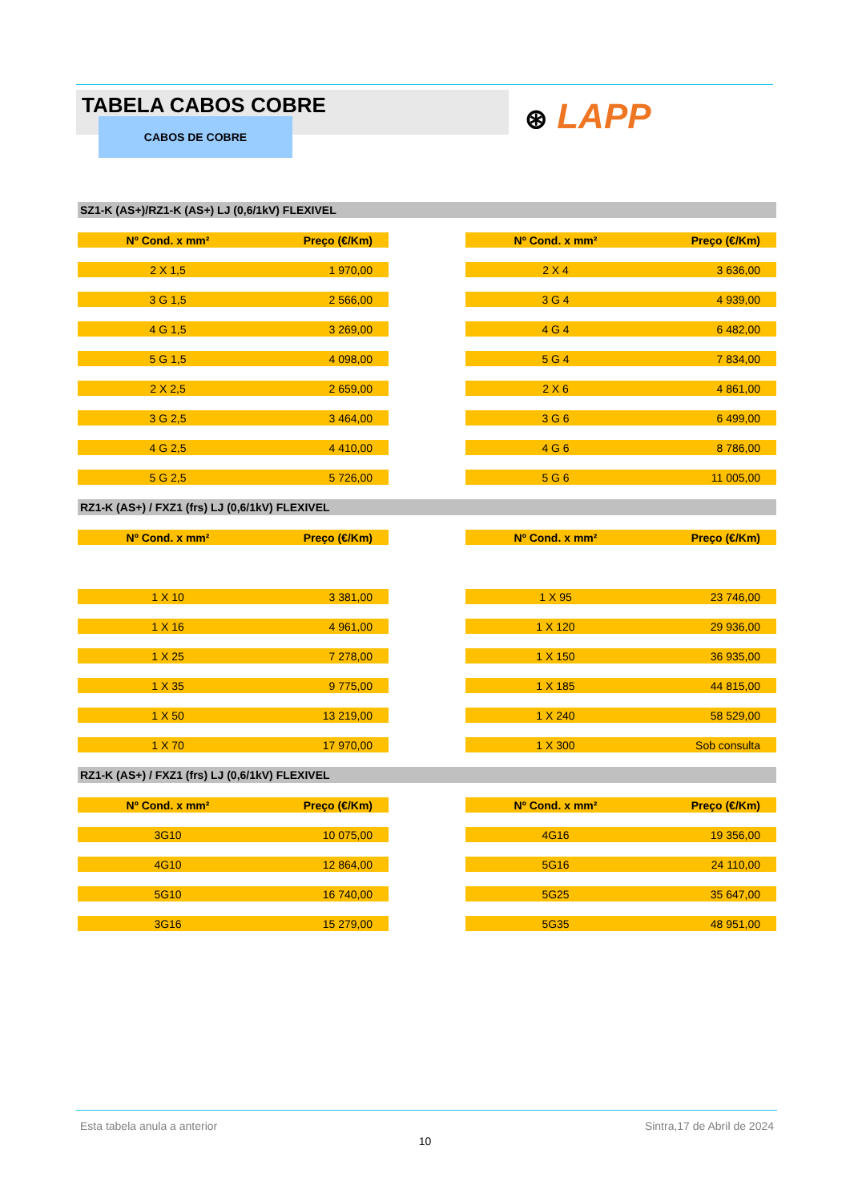TABELA CABOS COBRE
CABOS DE COBRE ⊛ LAPP
SZ1-K (AS+)/RZ1-K (AS+) LJ (0,6/1kV) FLEXIVEL
| Nº Cond. x mm² | Preço (€/Km) | | Nº Cond. x mm² | Preço (€/Km) |
| --- | --- | --- | --- | --- |
| 2 X 1,5 | 1 970,00 | | 2 X 4 | 3 636,00 |
| 3 G 1,5 | 2 566,00 | | 3 G 4 | 4 939,00 |
| 4 G 1,5 | 3 269,00 | | 4 G 4 | 6 482,00 |
| 5 G 1,5 | 4 098,00 | | 5 G 4 | 7 834,00 |
| 2 X 2,5 | 2 659,00 | | 2 X 6 | 4 861,00 |
| 3 G 2,5 | 3 464,00 | | 3 G 6 | 6 499,00 |
| 4 G 2,5 | 4 410,00 | | 4 G 6 | 8 786,00 |
| 5 G 2,5 | 5 726,00 | | 5 G 6 | 11 005,00 |
RZ1-K (AS+) / FXZ1 (frs) LJ (0,6/1kV) FLEXIVEL
| Nº Cond. x mm² | Preço (€/Km) | | Nº Cond. x mm² | Preço (€/Km) |
| --- | --- | --- | --- | --- |
| 1 X 10 | 3 381,00 | | 1 X 95 | 23 746,00 |
| 1 X 16 | 4 961,00 | | 1 X 120 | 29 936,00 |
| 1 X 25 | 7 278,00 | | 1 X 150 | 36 935,00 |
| 1 X 35 | 9 775,00 | | 1 X 185 | 44 815,00 |
| 1 X 50 | 13 219,00 | | 1 X 240 | 58 529,00 |
| 1 X 70 | 17 970,00 | | 1 X 300 | Sob consulta |
RZ1-K (AS+) / FXZ1 (frs) LJ (0,6/1kV) FLEXIVEL
| Nº Cond. x mm² | Preço (€/Km) | | Nº Cond. x mm² | Preço (€/Km) |
| --- | --- | --- | --- | --- |
| 3G10 | 10 075,00 | | 4G16 | 19 356,00 |
| 4G10 | 12 864,00 | | 5G16 | 24 110,00 |
| 5G10 | 16 740,00 | | 5G25 | 35 647,00 |
| 3G16 | 15 279,00 | | 5G35 | 48 951,00 |
Esta tabela anula a anterior Sintra,17 de Abril de 2024
10